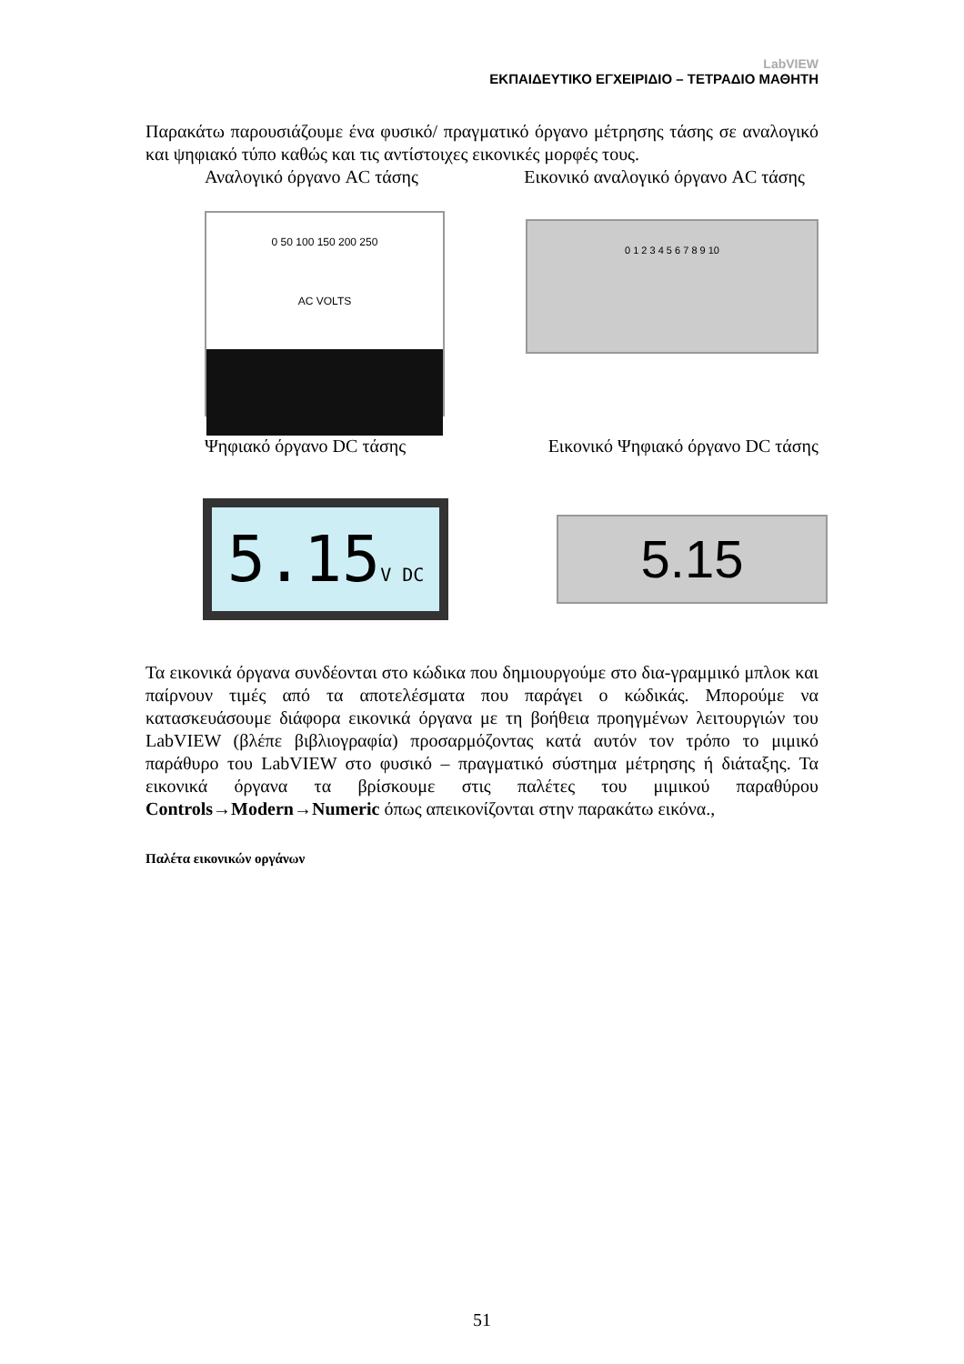LabVIEW
ΕΚΠΑΙΔΕΥΤΙΚΟ ΕΓΧΕΙΡΙΔΙΟ – ΤΕΤΡΑΔΙΟ ΜΑΘΗΤΗ
Παρακάτω παρουσιάζουμε ένα φυσικό/ πραγματικό όργανο μέτρησης τάσης σε αναλογικό και ψηφιακό τύπο καθώς και τις αντίστοιχες εικονικές μορφές τους.
Αναλογικό όργανο AC τάσης Εικονικό αναλογικό όργανο AC τάσης
0 50 100 150 200 250
AC VOLTS
0 1 2 3 4 5 6 7 8 9 10
Ψηφιακό όργανο DC τάσης Εικονικό Ψηφιακό όργανο DC τάσης
5.15V DC
5.15
Τα εικονικά όργανα συνδέονται στο κώδικα που δημιουργούμε στο δια-γραμμικό μπλοκ και παίρνουν τιμές από τα αποτελέσματα που παράγει ο κώδικάς. Μπορούμε να κατασκευάσουμε διάφορα εικονικά όργανα με τη βοήθεια προηγμένων λειτουργιών του LabVIEW (βλέπε βιβλιογραφία) προσαρμόζοντας κατά αυτόν τον τρόπο το μιμικό παράθυρο του LabVIEW στο φυσικό – πραγματικό σύστημα μέτρησης ή διάταξης. Τα εικονικά όργανα τα βρίσκουμε στις παλέτες του μιμικού παραθύρου Controls→Modern→Numeric όπως απεικονίζονται στην παρακάτω εικόνα.,
Παλέτα εικονικών οργάνων
51